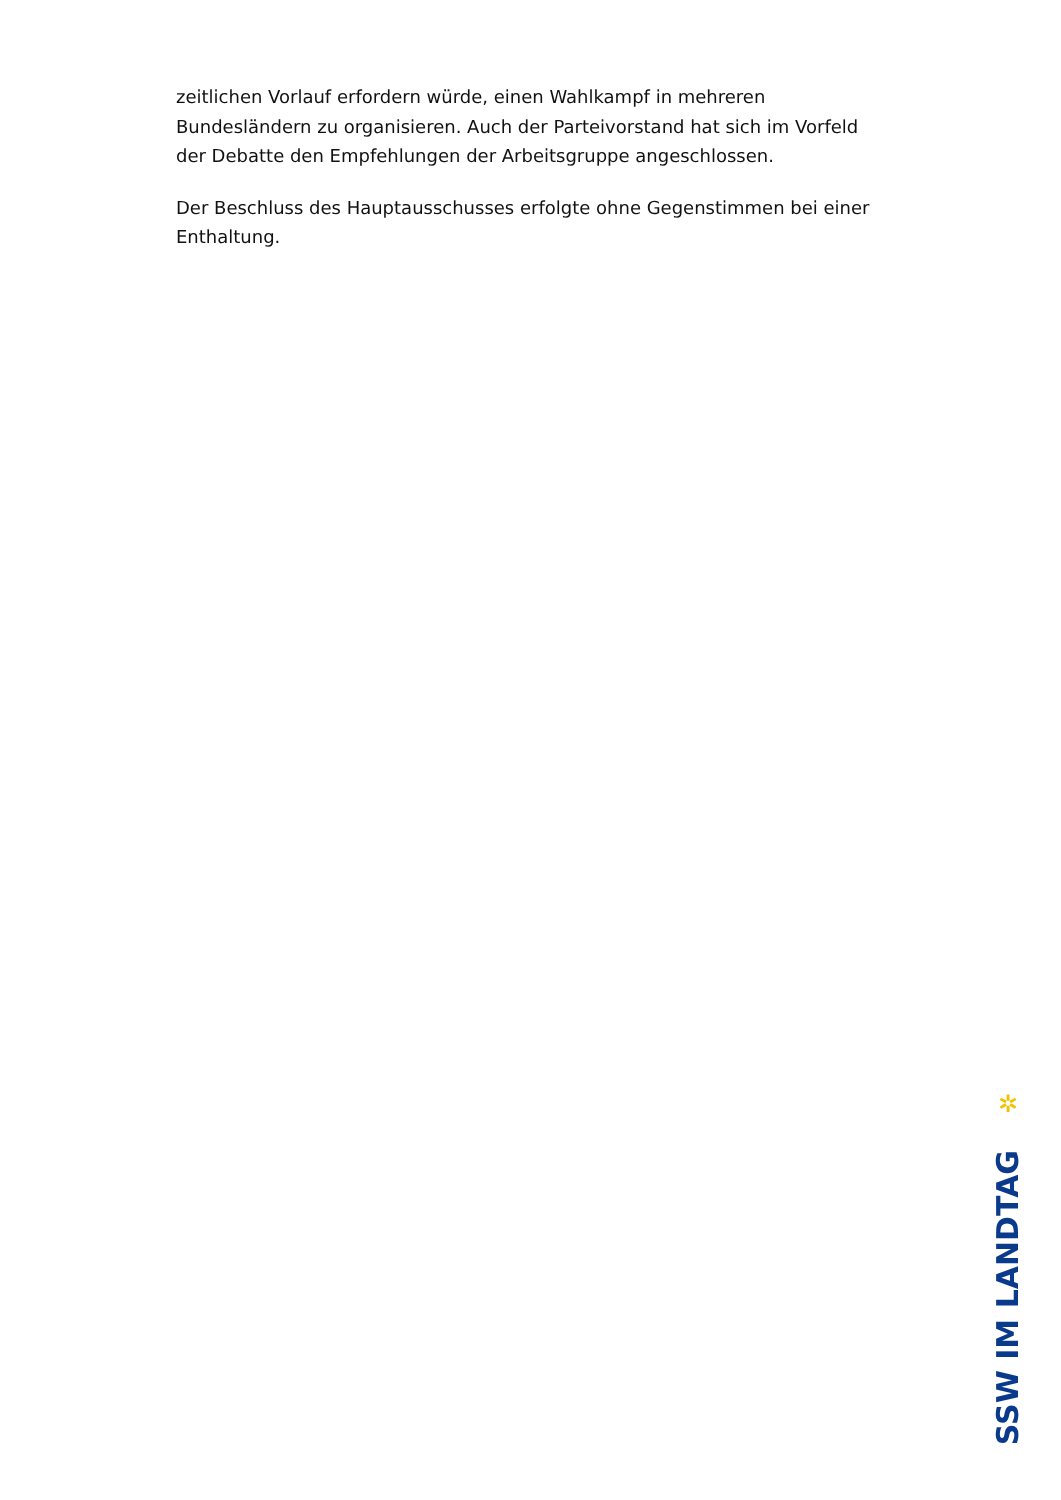zeitlichen Vorlauf erfordern würde, einen Wahlkampf in mehreren Bundesländern zu organisieren. Auch der Parteivorstand hat sich im Vorfeld der Debatte den Empfehlungen der Arbeitsgruppe angeschlossen.
Der Beschluss des Hauptausschusses erfolgte ohne Gegenstimmen bei einer Enthaltung.
✲
SSW IM LANDTAG